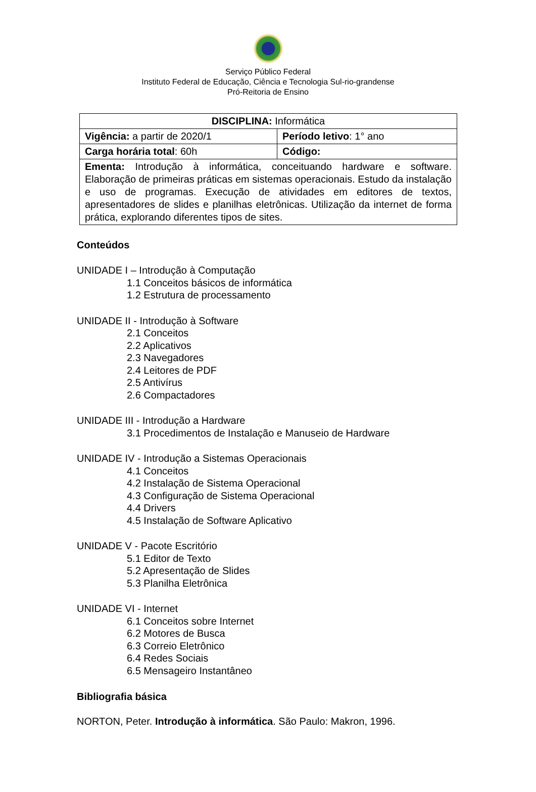Serviço Público Federal
Instituto Federal de Educação, Ciência e Tecnologia Sul-rio-grandense
Pró-Reitoria de Ensino
| DISCIPLINA: Informática | |
| Vigência: a partir de 2020/1 | Período letivo : 1° ano |
| Carga horária total : 60h | Código: |
| Ementa: Introdução à informática, conceituando hardware e software. Elaboração de primeiras práticas em sistemas operacionais. Estudo da instalação e uso de programas. Execução de atividades em editores de textos, apresentadores de slides e planilhas eletrônicas. Utilização da internet de forma prática, explorando diferentes tipos de sites. | |
Conteúdos
UNIDADE I – Introdução à Computação
1.1 Conceitos básicos de informática
1.2 Estrutura de processamento
UNIDADE II - Introdução à Software
2.1 Conceitos
2.2 Aplicativos
2.3 Navegadores
2.4 Leitores de PDF
2.5 Antivírus
2.6 Compactadores
UNIDADE III - Introdução a Hardware
3.1 Procedimentos de Instalação e Manuseio de Hardware
UNIDADE IV - Introdução a Sistemas Operacionais
4.1 Conceitos
4.2 Instalação de Sistema Operacional
4.3 Configuração de Sistema Operacional
4.4 Drivers
4.5 Instalação de Software Aplicativo
UNIDADE V - Pacote Escritório
5.1 Editor de Texto
5.2 Apresentação de Slides
5.3 Planilha Eletrônica
UNIDADE VI - Internet
6.1 Conceitos sobre Internet
6.2 Motores de Busca
6.3 Correio Eletrônico
6.4 Redes Sociais
6.5 Mensageiro Instantâneo
Bibliografia básica
NORTON, Peter. Introdução à informática. São Paulo: Makron, 1996.